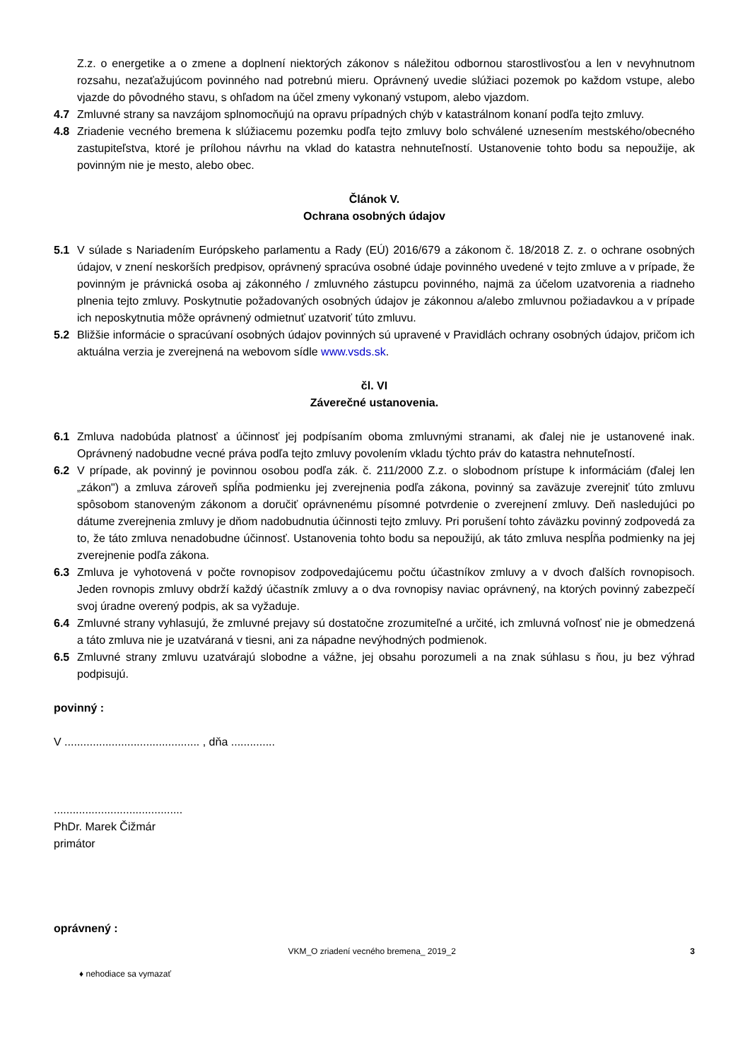Z.z. o energetike a o zmene a doplnení niektorých zákonov s náležitou odbornou starostlivosťou a len v nevyhnutnom rozsahu, nezaťažujúcom povinného nad potrebnú mieru. Oprávnený uvedie slúžiaci pozemok po každom vstupe, alebo vjazde do pôvodného stavu, s ohľadom na účel zmeny vykonaný vstupom, alebo vjazdom.
4.7 Zmluvné strany sa navzájom splnomocňujú na opravu prípadných chýb v katastrálnom konaní podľa tejto zmluvy.
4.8 Zriadenie vecného bremena k slúžiacemu pozemku podľa tejto zmluvy bolo schválené uznesením mestského/obecného zastupiteľstva, ktoré je prílohou návrhu na vklad do katastra nehnuteľností. Ustanovenie tohto bodu sa nepoužije, ak povinným nie je mesto, alebo obec.
Článok V.
Ochrana osobných údajov
5.1 V súlade s Nariadením Európskeho parlamentu a Rady (EÚ) 2016/679 a zákonom č. 18/2018 Z. z. o ochrane osobných údajov, v znení neskorších predpisov, oprávnený spracúva osobné údaje povinného uvedené v tejto zmluve a v prípade, že povinným je právnická osoba aj zákonného / zmluvného zástupcu povinného, najmä za účelom uzatvorenia a riadneho plnenia tejto zmluvy. Poskytnutie požadovaných osobných údajov je zákonnou a/alebo zmluvnou požiadavkou a v prípade ich neposkytnutia môže oprávnený odmietnuť uzatvoriť túto zmluvu.
5.2 Bližšie informácie o spracúvaní osobných údajov povinných sú upravené v Pravidlách ochrany osobných údajov, pričom ich aktuálna verzia je zverejnená na webovom sídle www.vsds.sk.
čl. VI
Záverečné ustanovenia.
6.1 Zmluva nadobúda platnosť a účinnosť jej podpísaním oboma zmluvnými stranami, ak ďalej nie je ustanovené inak. Oprávnený nadobudne vecné práva podľa tejto zmluvy povolením vkladu týchto práv do katastra nehnuteľností.
6.2 V prípade, ak povinný je povinnou osobou podľa zák. č. 211/2000 Z.z. o slobodnom prístupe k informáciám (ďalej len „zákon") a zmluva zároveň spĺňa podmienku jej zverejnenia podľa zákona, povinný sa zaväzuje zverejniť túto zmluvu spôsobom stanoveným zákonom a doručiť oprávnenému písomné potvrdenie o zverejnení zmluvy. Deň nasledujúci po dátume zverejnenia zmluvy je dňom nadobudnutia účinnosti tejto zmluvy. Pri porušení tohto záväzku povinný zodpovedá za to, že táto zmluva nenadobudne účinnosť. Ustanovenia tohto bodu sa nepoužijú, ak táto zmluva nespĺňa podmienky na jej zverejnenie podľa zákona.
6.3 Zmluva je vyhotovená v počte rovnopisov zodpovedajúcemu počtu účastníkov zmluvy a v dvoch ďalších rovnopisoch. Jeden rovnopis zmluvy obdrží každý účastník zmluvy a o dva rovnopisy naviac oprávnený, na ktorých povinný zabezpečí svoj úradne overený podpis, ak sa vyžaduje.
6.4 Zmluvné strany vyhlasujú, že zmluvné prejavy sú dostatočne zrozumiteľné a určité, ich zmluvná voľnosť nie je obmedzená a táto zmluva nie je uzatváraná v tiesni, ani za nápadne nevýhodných podmienok.
6.5 Zmluvné strany zmluvu uzatvárajú slobodne a vážne, jej obsahu porozumeli a na znak súhlasu s ňou, ju bez výhrad podpisujú.
povinný :
V ........................................... , dňa ..............
.........................................
PhDr. Marek Čižmár
primátor
oprávnený :
VKM_O zriadení vecného bremena_ 2019_2 3
♦ nehodiace sa vymazať